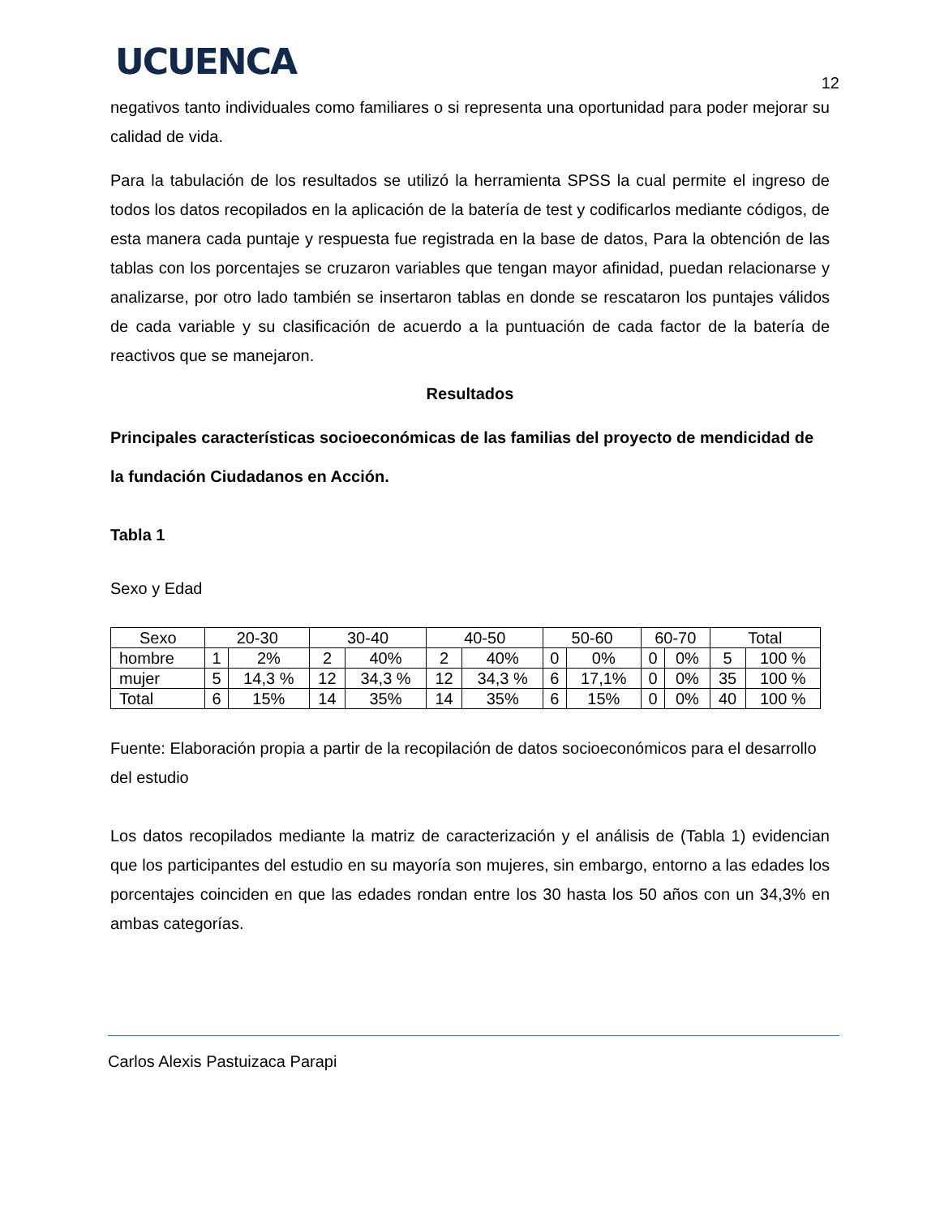UCUENCA
12
negativos tanto individuales como familiares o si representa una oportunidad para poder mejorar su calidad de vida.
Para la tabulación de los resultados se utilizó la herramienta SPSS la cual permite el ingreso de todos los datos recopilados en la aplicación de la batería de test y codificarlos mediante códigos, de esta manera cada puntaje y respuesta fue registrada en la base de datos, Para la obtención de las tablas con los porcentajes se cruzaron variables que tengan mayor afinidad, puedan relacionarse y analizarse, por otro lado también se insertaron tablas en donde se rescataron los puntajes válidos de cada variable y su clasificación de acuerdo a la puntuación de cada factor de la batería de reactivos que se manejaron.
Resultados
Principales características socioeconómicas de las familias del proyecto de mendicidad de la fundación Ciudadanos en Acción.
Tabla 1
Sexo y Edad
| Sexo | 20-30 | | 30-40 | | 40-50 | | 50-60 | | 60-70 | | Total | |
| hombre | 1 | 2% | 2 | 40% | 2 | 40% | 0 | 0% | 0 | 0% | 5 | 100 % |
| mujer | 5 | 14,3 % | 12 | 34,3 % | 12 | 34,3 % | 6 | 17,1% | 0 | 0% | 35 | 100 % |
| Total | 6 | 15% | 14 | 35% | 14 | 35% | 6 | 15% | 0 | 0% | 40 | 100 % |
Fuente: Elaboración propia a partir de la recopilación de datos socioeconómicos para el desarrollo del estudio
Los datos recopilados mediante la matriz de caracterización y el análisis de (Tabla 1) evidencian que los participantes del estudio en su mayoría son mujeres, sin embargo, entorno a las edades los porcentajes coinciden en que las edades rondan entre los 30 hasta los 50 años con un 34,3% en ambas categorías.
Carlos Alexis Pastuizaca Parapi